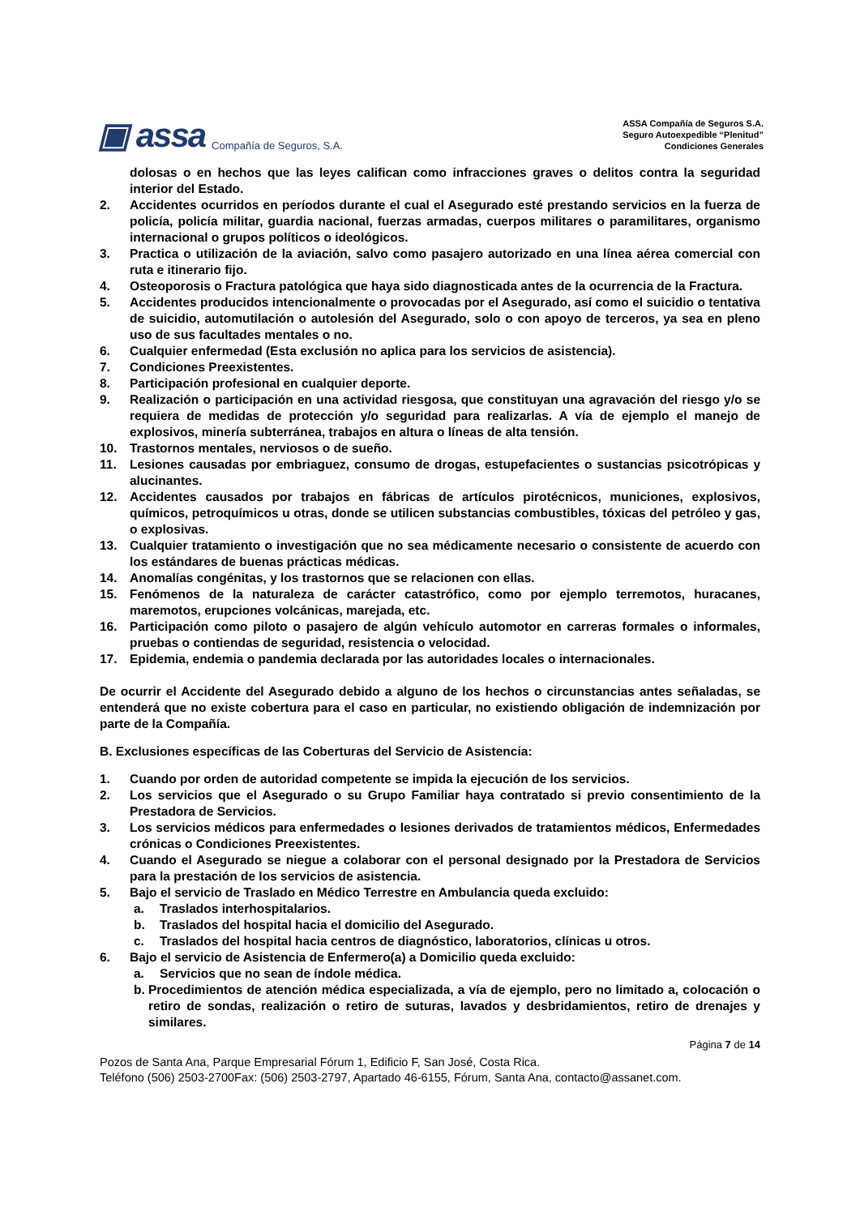▣ assa Compañía de Seguros, S.A.
ASSA Compañía de Seguros S.A.
Seguro Autoexpedible “Plenitud”
Condiciones Generales
dolosas o en hechos que las leyes califican como infracciones graves o delitos contra la seguridad interior del Estado.
2. Accidentes ocurridos en períodos durante el cual el Asegurado esté prestando servicios en la fuerza de policía, policía militar, guardia nacional, fuerzas armadas, cuerpos militares o paramilitares, organismo internacional o grupos políticos o ideológicos.
3. Practica o utilización de la aviación, salvo como pasajero autorizado en una línea aérea comercial con ruta e itinerario fijo.
4. Osteoporosis o Fractura patológica que haya sido diagnosticada antes de la ocurrencia de la Fractura.
5. Accidentes producidos intencionalmente o provocadas por el Asegurado, así como el suicidio o tentativa de suicidio, automutilación o autolesión del Asegurado, solo o con apoyo de terceros, ya sea en pleno uso de sus facultades mentales o no.
6. Cualquier enfermedad (Esta exclusión no aplica para los servicios de asistencia).
7. Condiciones Preexistentes.
8. Participación profesional en cualquier deporte.
9. Realización o participación en una actividad riesgosa, que constituyan una agravación del riesgo y/o se requiera de medidas de protección y/o seguridad para realizarlas. A vía de ejemplo el manejo de explosivos, minería subterránea, trabajos en altura o líneas de alta tensión.
10. Trastornos mentales, nerviosos o de sueño.
11. Lesiones causadas por embriaguez, consumo de drogas, estupefacientes o sustancias psicotrópicas y alucinantes.
12. Accidentes causados por trabajos en fábricas de artículos pirotécnicos, municiones, explosivos, químicos, petroquímicos u otras, donde se utilicen substancias combustibles, tóxicas del petróleo y gas, o explosivas.
13. Cualquier tratamiento o investigación que no sea médicamente necesario o consistente de acuerdo con los estándares de buenas prácticas médicas.
14. Anomalías congénitas, y los trastornos que se relacionen con ellas.
15. Fenómenos de la naturaleza de carácter catastrófico, como por ejemplo terremotos, huracanes, maremotos, erupciones volcánicas, marejada, etc.
16. Participación como piloto o pasajero de algún vehículo automotor en carreras formales o informales, pruebas o contiendas de seguridad, resistencia o velocidad.
17. Epidemia, endemia o pandemia declarada por las autoridades locales o internacionales.
De ocurrir el Accidente del Asegurado debido a alguno de los hechos o circunstancias antes señaladas, se entenderá que no existe cobertura para el caso en particular, no existiendo obligación de indemnización por parte de la Compañía.
B. Exclusiones específicas de las Coberturas del Servicio de Asistencia:
1. Cuando por orden de autoridad competente se impida la ejecución de los servicios.
2. Los servicios que el Asegurado o su Grupo Familiar haya contratado si previo consentimiento de la Prestadora de Servicios.
3. Los servicios médicos para enfermedades o lesiones derivados de tratamientos médicos, Enfermedades crónicas o Condiciones Preexistentes.
4. Cuando el Asegurado se niegue a colaborar con el personal designado por la Prestadora de Servicios para la prestación de los servicios de asistencia.
5. Bajo el servicio de Traslado en Médico Terrestre en Ambulancia queda excluido:
a. Traslados interhospitalarios.
b. Traslados del hospital hacia el domicilio del Asegurado.
c. Traslados del hospital hacia centros de diagnóstico, laboratorios, clínicas u otros.
6. Bajo el servicio de Asistencia de Enfermero(a) a Domicilio queda excluido:
a. Servicios que no sean de índole médica.
b. Procedimientos de atención médica especializada, a vía de ejemplo, pero no limitado a, colocación o retiro de sondas, realización o retiro de suturas, lavados y desbridamientos, retiro de drenajes y similares.
Página 7 de 14
Pozos de Santa Ana, Parque Empresarial Fórum 1, Edificio F, San José, Costa Rica.
Teléfono (506) 2503-2700Fax: (506) 2503-2797, Apartado 46-6155, Fórum, Santa Ana, contacto@assanet.com.